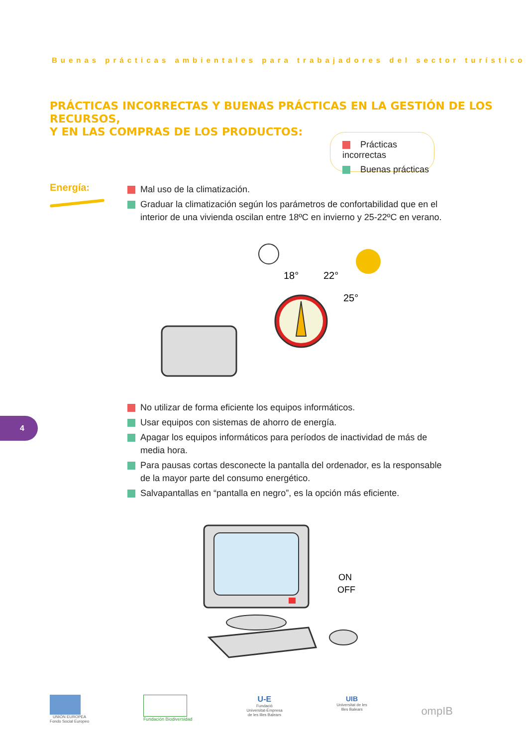Buenas prácticas ambientales para trabajadores del sector turístico
PRÁCTICAS INCORRECTAS Y BUENAS PRÁCTICAS EN LA GESTIÓN DE LOS RECURSOS,
Y EN LAS COMPRAS DE LOS PRODUCTOS:
Prácticas incorrectas
Buenas prácticas
Energía:
Mal uso de la climatización.
Graduar la climatización según los parámetros de confortabilidad que en el interior de una vivienda oscilan entre 18ºC en invierno y 25-22ºC en verano.
18°
22°
25°
No utilizar de forma eficiente los equipos informáticos.
Usar equipos con sistemas de ahorro de energía.
Apagar los equipos informáticos para períodos de inactividad de más de media hora.
Para pausas cortas desconecte la pantalla del ordenador, es la responsable de la mayor parte del consumo energético.
Salvapantallas en “pantalla en negro”, es la opción más eficiente.
4
ON
OFF
UNIÓN EUROPEA
Fondo Social Europeo
Fundación Biodiversidad
U-E
Fundació
Universitat-Empresa
de les Illes Balears
UIB
Universitat de les
Illes Balears
ompIB